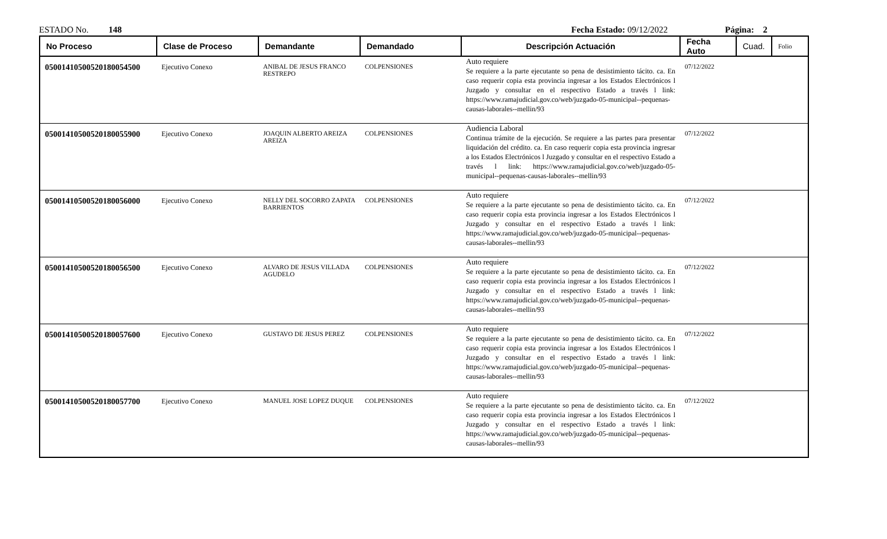ESTADO No. 148 Fecha Estado: 09/12/2022 Página: 2
| No Proceso | Clase de Proceso | Demandante | Demandado | Descripción Actuación | Fecha Auto | Cuad. | Folio |
| --- | --- | --- | --- | --- | --- | --- | --- |
| 05001410500520180054500 | Ejecutivo Conexo | ANIBAL DE JESUS FRANCO RESTREPO | COLPENSIONES | Auto requiere Se requiere a la parte ejecutante so pena de desistimiento tácito. ca. En caso requerir copia esta provincia ingresar a los Estados Electrónicos l Juzgado y consultar en el respectivo Estado a través l link: https://www.ramajudicial.gov.co/web/juzgado-05-municipal--pequenas-causas-laborales--mellin/93 | 07/12/2022 | | |
| 05001410500520180055900 | Ejecutivo Conexo | JOAQUIN ALBERTO AREIZA AREIZA | COLPENSIONES | Audiencia Laboral Continua trámite de la ejecución. Se requiere a las partes para presentar liquidación del crédito. ca. En caso requerir copia esta provincia ingresar a los Estados Electrónicos l Juzgado y consultar en el respectivo Estado a través l link: https://www.ramajudicial.gov.co/web/juzgado-05-municipal--pequenas-causas-laborales--mellin/93 | 07/12/2022 | | |
| 05001410500520180056000 | Ejecutivo Conexo | NELLY DEL SOCORRO ZAPATA BARRIENTOS | COLPENSIONES | Auto requiere Se requiere a la parte ejecutante so pena de desistimiento tácito. ca. En caso requerir copia esta provincia ingresar a los Estados Electrónicos l Juzgado y consultar en el respectivo Estado a través l link: https://www.ramajudicial.gov.co/web/juzgado-05-municipal--pequenas-causas-laborales--mellin/93 | 07/12/2022 | | |
| 05001410500520180056500 | Ejecutivo Conexo | ALVARO DE JESUS VILLADA AGUDELO | COLPENSIONES | Auto requiere Se requiere a la parte ejecutante so pena de desistimiento tácito. ca. En caso requerir copia esta provincia ingresar a los Estados Electrónicos l Juzgado y consultar en el respectivo Estado a través l link: https://www.ramajudicial.gov.co/web/juzgado-05-municipal--pequenas-causas-laborales--mellin/93 | 07/12/2022 | | |
| 05001410500520180057600 | Ejecutivo Conexo | GUSTAVO DE JESUS PEREZ | COLPENSIONES | Auto requiere Se requiere a la parte ejecutante so pena de desistimiento tácito. ca. En caso requerir copia esta provincia ingresar a los Estados Electrónicos l Juzgado y consultar en el respectivo Estado a través l link: https://www.ramajudicial.gov.co/web/juzgado-05-municipal--pequenas-causas-laborales--mellin/93 | 07/12/2022 | | |
| 05001410500520180057700 | Ejecutivo Conexo | MANUEL JOSE LOPEZ DUQUE | COLPENSIONES | Auto requiere Se requiere a la parte ejecutante so pena de desistimiento tácito. ca. En caso requerir copia esta provincia ingresar a los Estados Electrónicos l Juzgado y consultar en el respectivo Estado a través l link: https://www.ramajudicial.gov.co/web/juzgado-05-municipal--pequenas-causas-laborales--mellin/93 | 07/12/2022 | | |